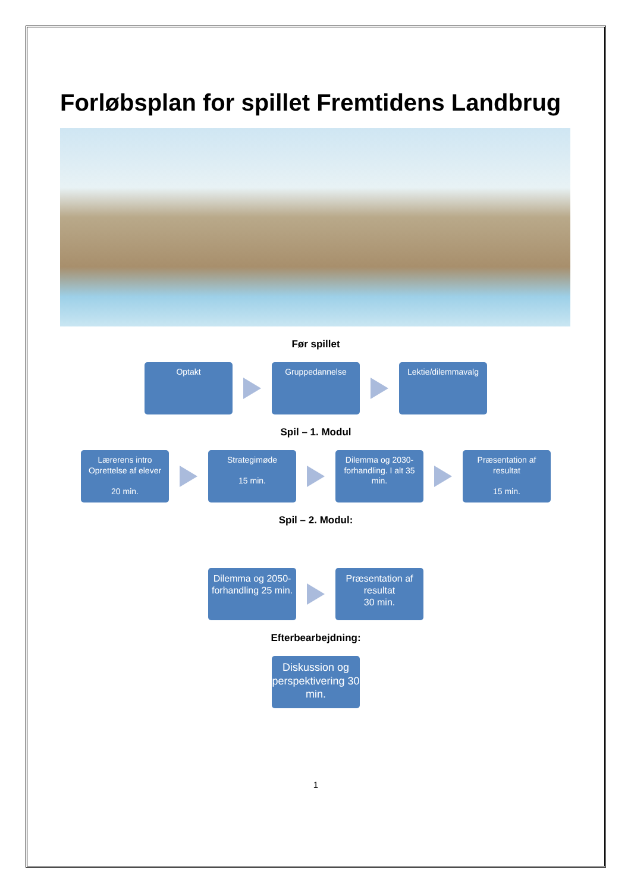Forløbsplan for spillet Fremtidens Landbrug
Før spillet
Optakt Gruppedannelse
Lektie/dilemmavalg
Spil – 1. Modul
Lærerens intro Oprettelse af elever
20 min.
Strategimøde
15 min.
Dilemma og 2030-forhandling. I alt 35 min.
Præsentation af resultat
15 min.
Spil – 2. Modul:
Dilemma og 2050-forhandling 25 min.
Præsentation af resultat
30 min.
Efterbearbejdning:
Diskussion og perspektivering 30 min.
1